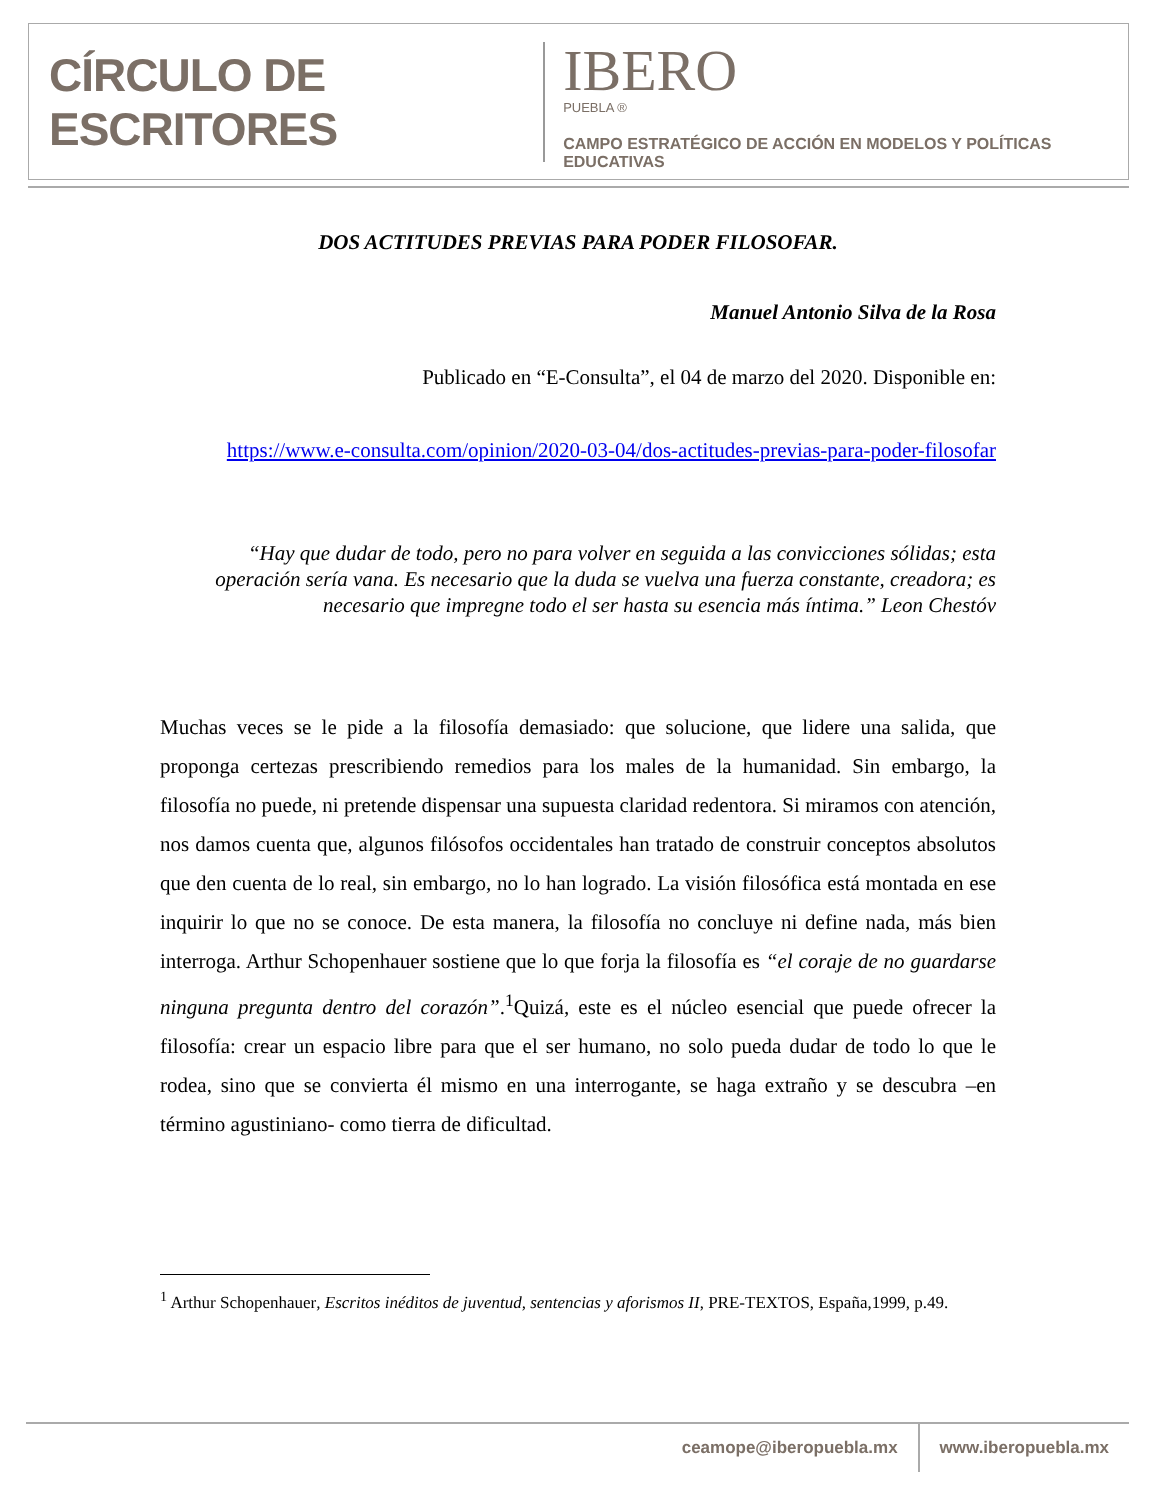CÍRCULO DE ESCRITORES
IBERO
PUEBLA ®
CAMPO ESTRATÉGICO DE ACCIÓN EN MODELOS Y POLÍTICAS EDUCATIVAS
DOS ACTITUDES PREVIAS PARA PODER FILOSOFAR.
Manuel Antonio Silva de la Rosa
Publicado en “E-Consulta”, el 04 de marzo del 2020. Disponible en:
https://www.e-consulta.com/opinion/2020-03-04/dos-actitudes-previas-para-poder-filosofar
“Hay que dudar de todo, pero no para volver en seguida a las convicciones sólidas; esta operación sería vana. Es necesario que la duda se vuelva una fuerza constante, creadora; es necesario que impregne todo el ser hasta su esencia más íntima.” Leon Chestóv
Muchas veces se le pide a la filosofía demasiado: que solucione, que lidere una salida, que proponga certezas prescribiendo remedios para los males de la humanidad. Sin embargo, la filosofía no puede, ni pretende dispensar una supuesta claridad redentora. Si miramos con atención, nos damos cuenta que, algunos filósofos occidentales han tratado de construir conceptos absolutos que den cuenta de lo real, sin embargo, no lo han logrado. La visión filosófica está montada en ese inquirir lo que no se conoce. De esta manera, la filosofía no concluye ni define nada, más bien interroga. Arthur Schopenhauer sostiene que lo que forja la filosofía es “el coraje de no guardarse ninguna pregunta dentro del corazón”.<sup>1</sup>Quizá, este es el núcleo esencial que puede ofrecer la filosofía: crear un espacio libre para que el ser humano, no solo pueda dudar de todo lo que le rodea, sino que se convierta él mismo en una interrogante, se haga extraño y se descubra –en término agustiniano- como tierra de dificultad.
<sup>1</sup> Arthur Schopenhauer, Escritos inéditos de juventud, sentencias y aforismos II, PRE-TEXTOS, España,1999, p.49.
ceamope@iberopuebla.mx www.iberopuebla.mx